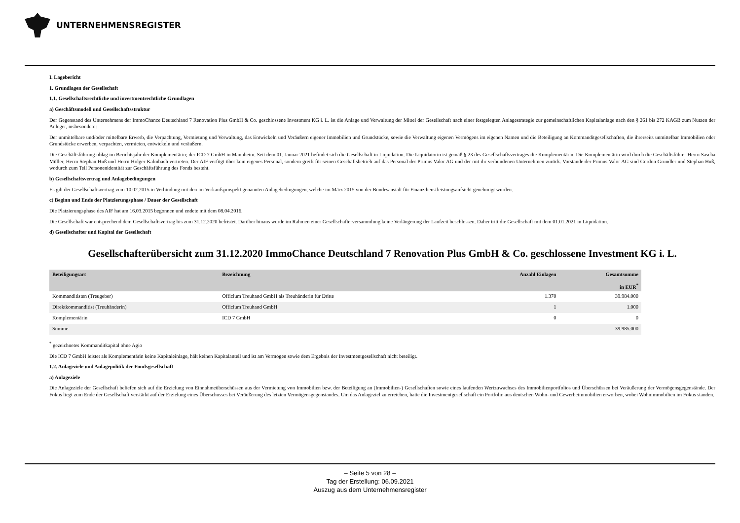UNTERNEHMENSREGISTER
I. Lagebericht
1. Grundlagen der Gesellschaft
1.1. Gesellschaftsrechtliche und investmentrechtliche Grundlagen
a) Geschäftsmodell und Gesellschaftsstruktur
Der Gegenstand des Unternehmens der ImmoChance Deutschland 7 Renovation Plus GmbH & Co. geschlossene Investment KG i. L. ist die Anlage und Verwaltung der Mittel der Gesellschaft nach einer festgelegten Anlagestrategie zur gemeinschaftlichen Kapitalanlage nach den § 261 bis 272 KAGB zum Nutzen der Anleger, insbesondere:
Der unmittelbare und/oder mittelbare Erwerb, die Verpachtung, Vermietung und Verwaltung, das Entwickeln und Veräußern eigener Immobilien und Grundstücke, sowie die Verwaltung eigenen Vermögens im eigenen Namen und die Beteiligung an Kommanditgesell­schaften, die ihrerseits unmittelbar Immobilien oder Grundstücke erwerben, verpachten, vermieten, entwickeln und veräußern.
Die Geschäftsführung oblag im Berichtsjahr der Komplementärin; der ICD 7 GmbH in Mannheim. Seit dem 01. Januar 2021 befindet sich die Gesellschaft in Liquidation. Die Liquidatorin ist gemäß § 23 des Gesellschaftsvertrages die Komplementärin. Die Komplementärin wird durch die Geschäftsführer Herrn Sascha Müller, Herrn Stephan Huß und Herrn Holger Kalmbach vertreten. Der AIF verfügt über kein eigenes Personal, sondern greift für seinen Geschäftsbetrieb auf das Personal der Primus Valor AG und der mit ihr verbundenen Unternehmen zurück. Vorstände der Primus Valor AG sind Gordon Grundler und Stephan Huß, wodurch zum Teil Personenidentität zur Geschäftsführung des Fonds besteht.
b) Gesellschaftsvertrag und Anlagebedingungen
Es gilt der Gesellschaftsvertrag vom 10.02.2015 in Verbindung mit den im Verkaufsprospekt genannten Anlagebedingungen, welche im März 2015 von der Bundesanstalt für Finanzdienstleistungsaufsicht genehmigt wurden.
c) Beginn und Ende der Platzierungsphase / Dauer der Gesellschaft
Die Platzierungsphase des AIF hat am 16.03.2015 begonnen und endete mit dem 08.04.2016.
Die Gesellschaft war entsprechend dem Gesellschaftsvertrag bis zum 31.12.2020 befristet. Darüber hinaus wurde im Rahmen einer Gesellschafterversammlung keine Verlängerung der Laufzeit beschlossen. Daher tritt die Gesellschaft mit dem 01.01.2021 in Liquidation.
d) Gesellschafter und Kapital der Gesellschaft
Gesellschafterübersicht zum 31.12.2020 ImmoChance Deutschland 7 Renovation Plus GmbH & Co. geschlossene Investment KG i. L.
| Beteiligungsart | Bezeichnung | Anzahl Einlagen | Gesamtsumme in EUR<sup>*</sup> |
| --- | --- | --- | --- |
| Kommanditisten (Treugeber) | Officium Treuhand GmbH als Treuhänderin für Dritte | 1.370 | 39.984.000 |
| Direktkommanditist (Treuhänderin) | Officium Treuhand GmbH | 1 | 1.000 |
| Komplementärin | ICD 7 GmbH | 0 | 0 |
| Summe | | | 39.985.000 |
<sup>*</sup> gezeichnetes Kommanditkapital ohne Agio
Die ICD 7 GmbH leistet als Komplementärin keine Kapitaleinlage, hält keinen Kapitalanteil und ist am Vermögen sowie dem Ergebnis der Investmentgesellschaft nicht beteiligt.
1.2. Anlageziele und Anlagepolitik der Fondsgesellschaft
a) Anlageziele
Die Anlageziele der Gesellschaft beliefen sich auf die Erzielung von Einnahmeüberschüssen aus der Vermietung von Immobilien bzw. der Beteiligung an (Immobilien-) Gesellschaften sowie eines laufenden Wertzuwachses des Immobilienportfolios und Überschüssen bei Veräußerung der Vermögensgegenstände. Der Fokus liegt zum Ende der Gesellschaft verstärkt auf der Erzielung eines Überschusses bei Veräußerung des letzten Vermögensgegenstandes. Um das Anlageziel zu erreichen, hatte die Investmentgesellschaft ein Portfolio aus deutschen Wohn- und Gewerbeimmobilien erworben, wobei Wohnimmobilien im Fokus standen.
– Seite 5 von 28 –
Tag der Erstellung: 06.09.2021
Auszug aus dem Unternehmensregister